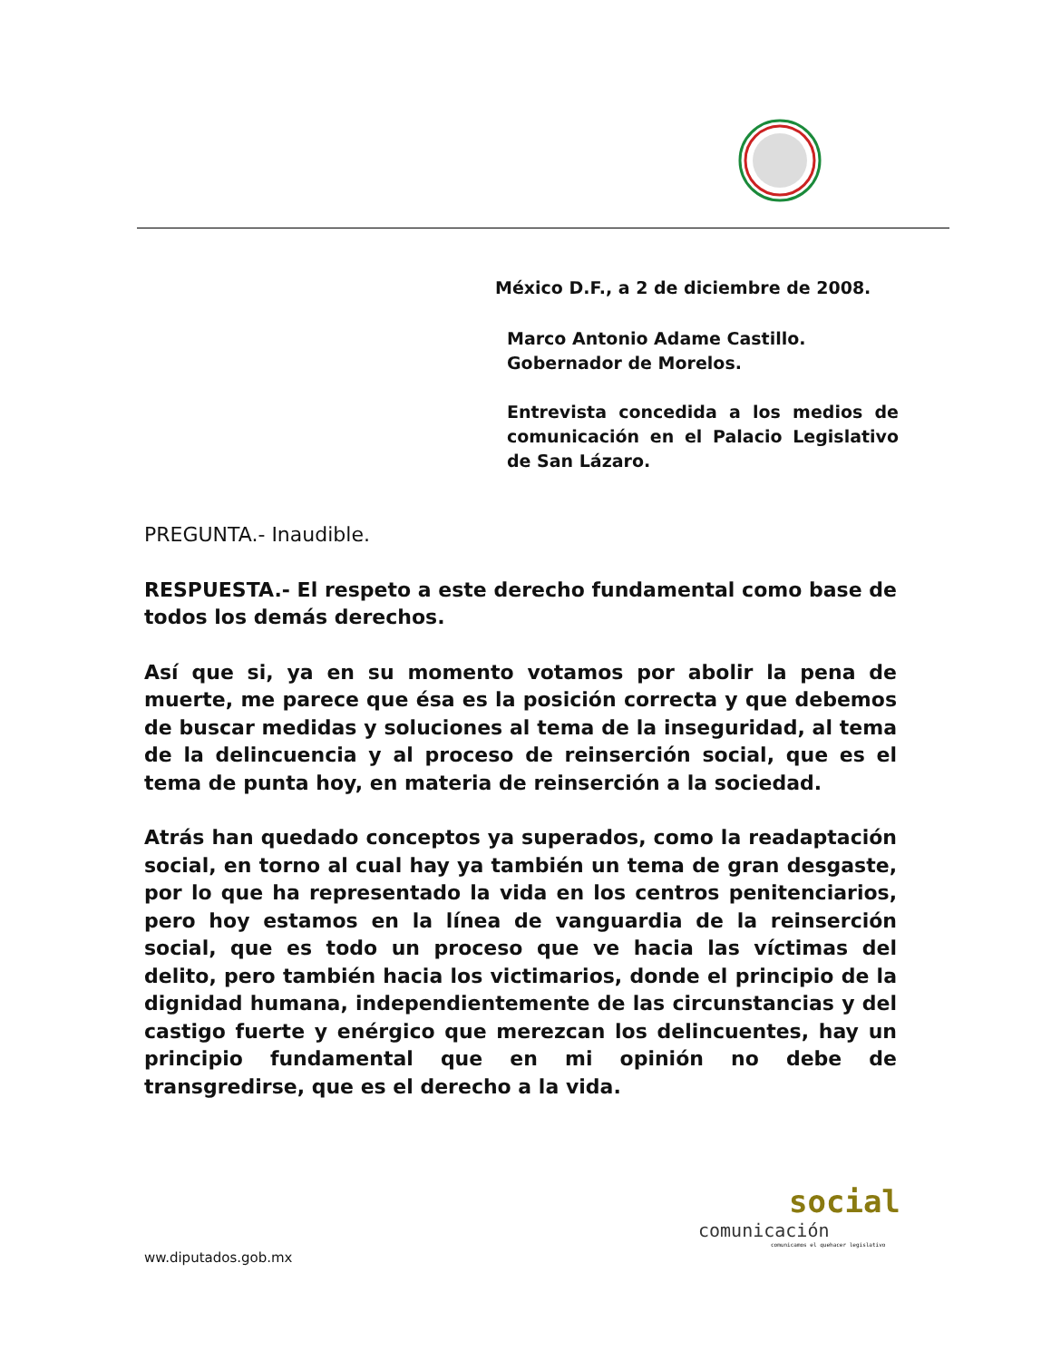México D.F., a 2 de diciembre de 2008.
Marco Antonio Adame Castillo.
Gobernador de Morelos.
Entrevista concedida a los medios de comunicación en el Palacio Legislativo de San Lázaro.
PREGUNTA.- Inaudible.
RESPUESTA.- El respeto a este derecho fundamental como base de todos los demás derechos.
Así que si, ya en su momento votamos por abolir la pena de muerte, me parece que ésa es la posición correcta y que debemos de buscar medidas y soluciones al tema de la inseguridad, al tema de la delincuencia y al proceso de reinserción social, que es el tema de punta hoy, en materia de reinserción a la sociedad.
Atrás han quedado conceptos ya superados, como la readaptación social, en torno al cual hay ya también un tema de gran desgaste, por lo que ha representado la vida en los centros penitenciarios, pero hoy estamos en la línea de vanguardia de la reinserción social, que es todo un proceso que ve hacia las víctimas del delito, pero también hacia los victimarios, donde el principio de la dignidad humana, independientemente de las circunstancias y del castigo fuerte y enérgico que merezcan los delincuentes, hay un principio fundamental que en mi opinión no debe de transgredirse, que es el derecho a la vida.
social
comunicación
comunicamos el quehacer legislativo
ww.diputados.gob.mx